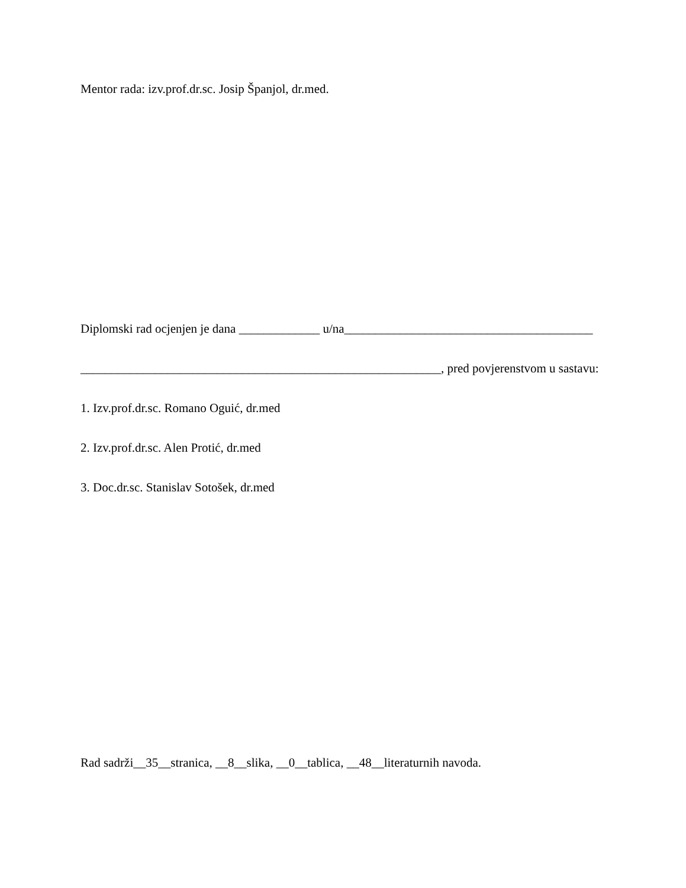Mentor rada: izv.prof.dr.sc. Josip Španjol, dr.med.
Diplomski rad ocjenjen je dana _____________ u/na________________________________________
__________________________________________________________, pred povjerenstvom u sastavu:
1. Izv.prof.dr.sc. Romano Oguić, dr.med
2. Izv.prof.dr.sc. Alen Protić, dr.med
3. Doc.dr.sc. Stanislav Sotošek, dr.med
Rad sadrži__35__stranica, __8__slika, __0__tablica, __48__literaturnih navoda.